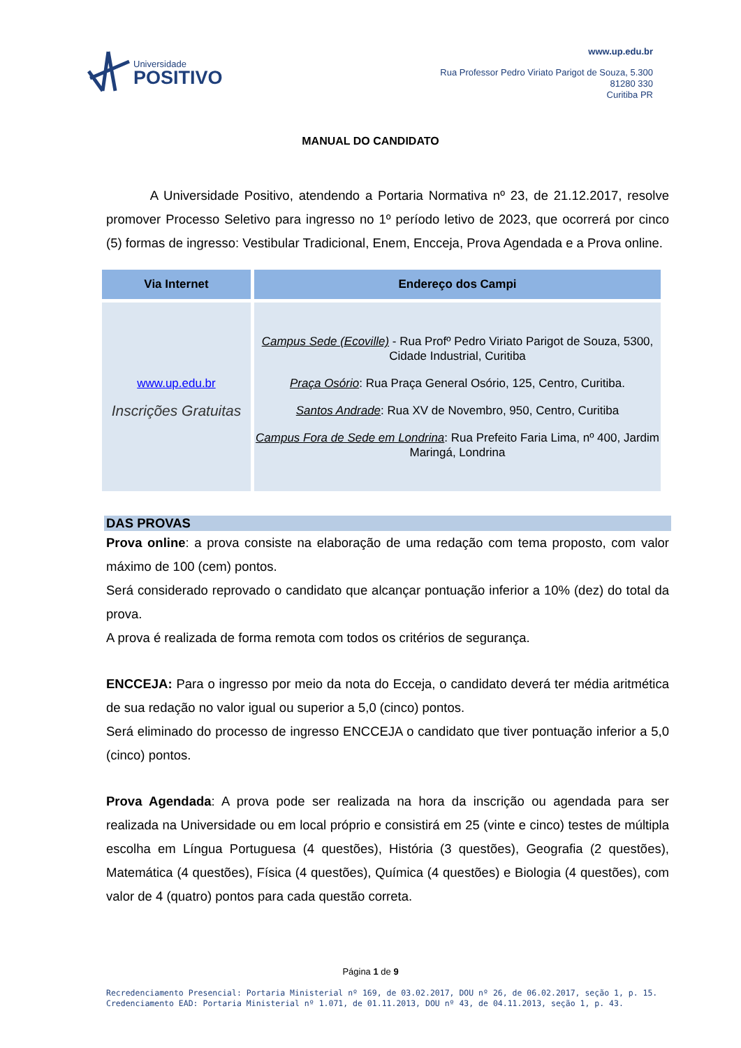Universidade
POSITIVO
www.up.edu.br
Rua Professor Pedro Viriato Parigot de Souza, 5.300
81280 330
Curitiba PR
MANUAL DO CANDIDATO
A Universidade Positivo, atendendo a Portaria Normativa nº 23, de 21.12.2017, resolve promover Processo Seletivo para ingresso no 1º período letivo de 2023, que ocorrerá por cinco (5) formas de ingresso: Vestibular Tradicional, Enem, Encceja, Prova Agendada e a Prova online.
| Via Internet | Endereço dos Campi |
| --- | --- |
| www.up.edu.br Inscrições Gratuitas | Campus Sede (Ecoville) - Rua Profº Pedro Viriato Parigot de Souza, 5300, Cidade Industrial, Curitiba Praça Osório : Rua Praça General Osório, 125, Centro, Curitiba. Santos Andrade : Rua XV de Novembro, 950, Centro, Curitiba Campus Fora de Sede em Londrina : Rua Prefeito Faria Lima, nº 400, Jardim Maringá, Londrina |
DAS PROVAS
Prova online: a prova consiste na elaboração de uma redação com tema proposto, com valor máximo de 100 (cem) pontos.
Será considerado reprovado o candidato que alcançar pontuação inferior a 10% (dez) do total da prova.
A prova é realizada de forma remota com todos os critérios de segurança.
ENCCEJA: Para o ingresso por meio da nota do Ecceja, o candidato deverá ter média aritmética de sua redação no valor igual ou superior a 5,0 (cinco) pontos.
Será eliminado do processo de ingresso ENCCEJA o candidato que tiver pontuação inferior a 5,0 (cinco) pontos.
Prova Agendada: A prova pode ser realizada na hora da inscrição ou agendada para ser realizada na Universidade ou em local próprio e consistirá em 25 (vinte e cinco) testes de múltipla escolha em Língua Portuguesa (4 questões), História (3 questões), Geografia (2 questões), Matemática (4 questões), Física (4 questões), Química (4 questões) e Biologia (4 questões), com valor de 4 (quatro) pontos para cada questão correta.
Página 1 de 9
Recredenciamento Presencial: Portaria Ministerial nº 169, de 03.02.2017, DOU nº 26, de 06.02.2017, seção 1, p. 15.
Credenciamento EAD: Portaria Ministerial nº 1.071, de 01.11.2013, DOU nº 43, de 04.11.2013, seção 1, p. 43.